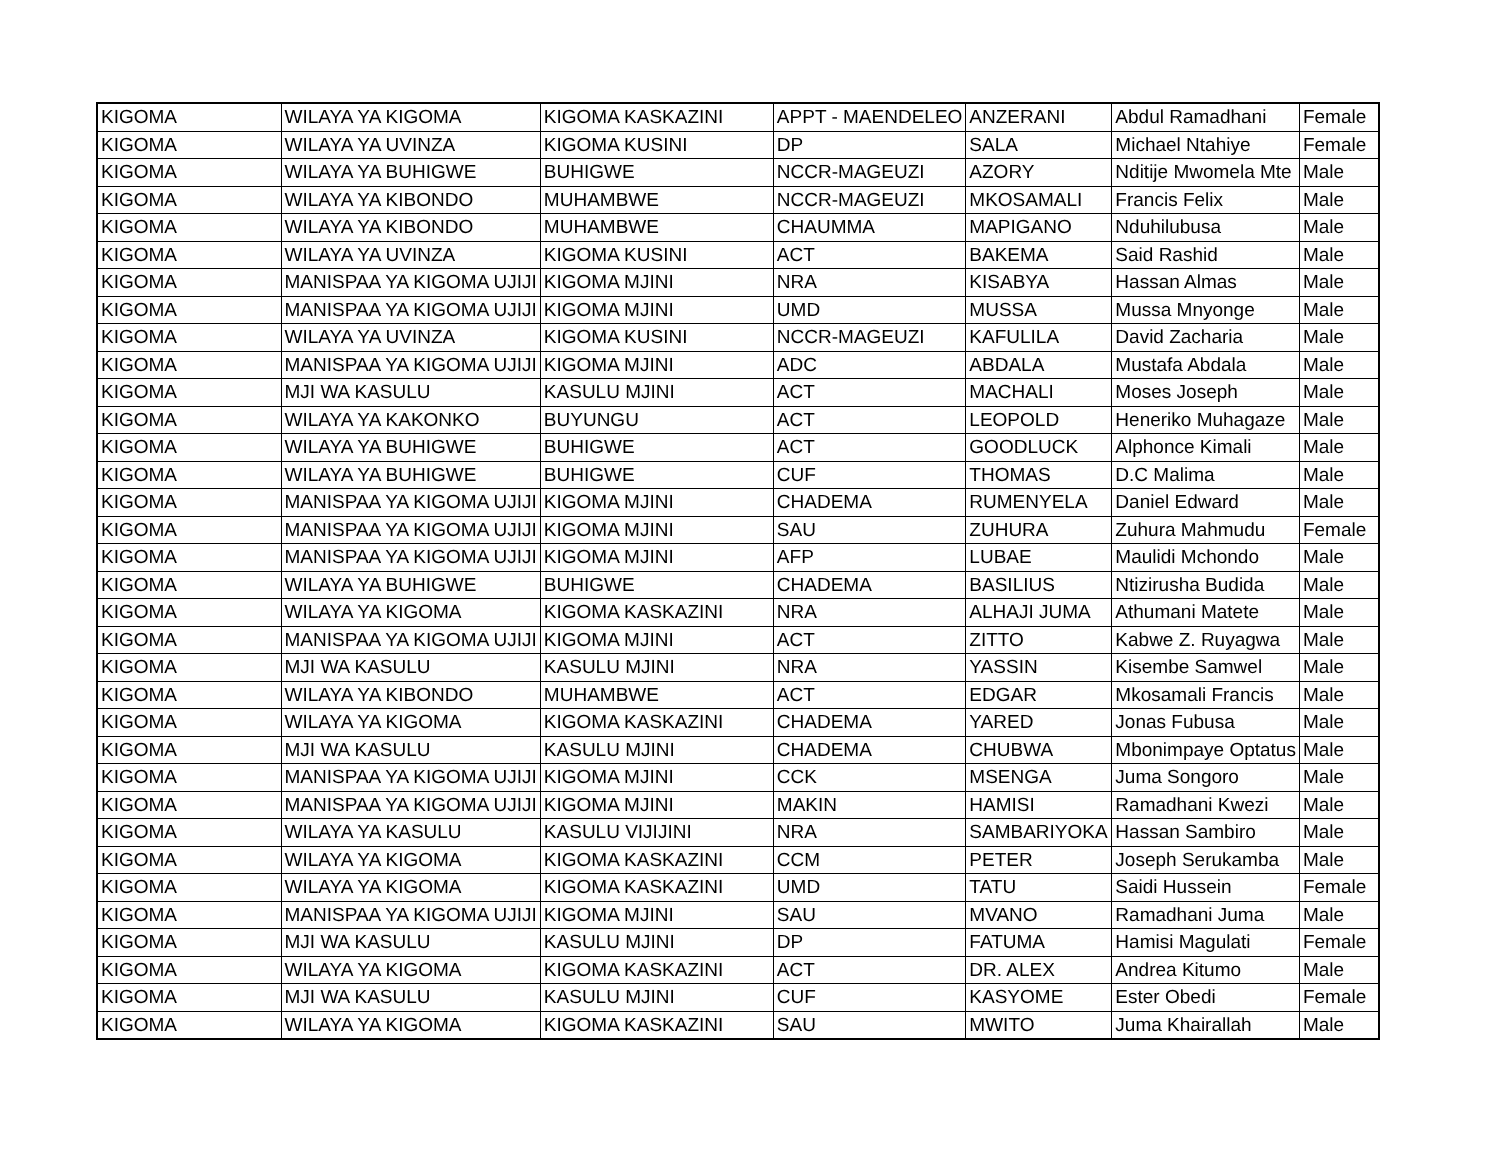| KIGOMA | WILAYA YA KIGOMA | KIGOMA KASKAZINI | APPT - MAENDELEO | ANZERANI | Abdul Ramadhani | Female |
| KIGOMA | WILAYA YA UVINZA | KIGOMA KUSINI | DP | SALA | Michael Ntahiye | Female |
| KIGOMA | WILAYA YA BUHIGWE | BUHIGWE | NCCR-MAGEUZI | AZORY | Nditije Mwomela Mte | Male |
| KIGOMA | WILAYA YA KIBONDO | MUHAMBWE | NCCR-MAGEUZI | MKOSAMALI | Francis Felix | Male |
| KIGOMA | WILAYA YA KIBONDO | MUHAMBWE | CHAUMMA | MAPIGANO | Nduhilubusa | Male |
| KIGOMA | WILAYA YA UVINZA | KIGOMA KUSINI | ACT | BAKEMA | Said Rashid | Male |
| KIGOMA | MANISPAA YA KIGOMA UJIJI | KIGOMA MJINI | NRA | KISABYA | Hassan Almas | Male |
| KIGOMA | MANISPAA YA KIGOMA UJIJI | KIGOMA MJINI | UMD | MUSSA | Mussa Mnyonge | Male |
| KIGOMA | WILAYA YA UVINZA | KIGOMA KUSINI | NCCR-MAGEUZI | KAFULILA | David Zacharia | Male |
| KIGOMA | MANISPAA YA KIGOMA UJIJI | KIGOMA MJINI | ADC | ABDALA | Mustafa Abdala | Male |
| KIGOMA | MJI WA KASULU | KASULU MJINI | ACT | MACHALI | Moses Joseph | Male |
| KIGOMA | WILAYA YA KAKONKO | BUYUNGU | ACT | LEOPOLD | Heneriko Muhagaze | Male |
| KIGOMA | WILAYA YA BUHIGWE | BUHIGWE | ACT | GOODLUCK | Alphonce Kimali | Male |
| KIGOMA | WILAYA YA BUHIGWE | BUHIGWE | CUF | THOMAS | D.C Malima | Male |
| KIGOMA | MANISPAA YA KIGOMA UJIJI | KIGOMA MJINI | CHADEMA | RUMENYELA | Daniel Edward | Male |
| KIGOMA | MANISPAA YA KIGOMA UJIJI | KIGOMA MJINI | SAU | ZUHURA | Zuhura Mahmudu | Female |
| KIGOMA | MANISPAA YA KIGOMA UJIJI | KIGOMA MJINI | AFP | LUBAE | Maulidi Mchondo | Male |
| KIGOMA | WILAYA YA BUHIGWE | BUHIGWE | CHADEMA | BASILIUS | Ntizirusha Budida | Male |
| KIGOMA | WILAYA YA KIGOMA | KIGOMA KASKAZINI | NRA | ALHAJI JUMA | Athumani Matete | Male |
| KIGOMA | MANISPAA YA KIGOMA UJIJI | KIGOMA MJINI | ACT | ZITTO | Kabwe Z. Ruyagwa | Male |
| KIGOMA | MJI WA KASULU | KASULU MJINI | NRA | YASSIN | Kisembe Samwel | Male |
| KIGOMA | WILAYA YA KIBONDO | MUHAMBWE | ACT | EDGAR | Mkosamali Francis | Male |
| KIGOMA | WILAYA YA KIGOMA | KIGOMA KASKAZINI | CHADEMA | YARED | Jonas Fubusa | Male |
| KIGOMA | MJI WA KASULU | KASULU MJINI | CHADEMA | CHUBWA | Mbonimpaye Optatus | Male |
| KIGOMA | MANISPAA YA KIGOMA UJIJI | KIGOMA MJINI | CCK | MSENGA | Juma Songoro | Male |
| KIGOMA | MANISPAA YA KIGOMA UJIJI | KIGOMA MJINI | MAKIN | HAMISI | Ramadhani Kwezi | Male |
| KIGOMA | WILAYA YA KASULU | KASULU VIJIJINI | NRA | SAMBARIYOKA | Hassan Sambiro | Male |
| KIGOMA | WILAYA YA KIGOMA | KIGOMA KASKAZINI | CCM | PETER | Joseph Serukamba | Male |
| KIGOMA | WILAYA YA KIGOMA | KIGOMA KASKAZINI | UMD | TATU | Saidi Hussein | Female |
| KIGOMA | MANISPAA YA KIGOMA UJIJI | KIGOMA MJINI | SAU | MVANO | Ramadhani Juma | Male |
| KIGOMA | MJI WA KASULU | KASULU MJINI | DP | FATUMA | Hamisi Magulati | Female |
| KIGOMA | WILAYA YA KIGOMA | KIGOMA KASKAZINI | ACT | DR. ALEX | Andrea Kitumo | Male |
| KIGOMA | MJI WA KASULU | KASULU MJINI | CUF | KASYOME | Ester Obedi | Female |
| KIGOMA | WILAYA YA KIGOMA | KIGOMA KASKAZINI | SAU | MWITO | Juma Khairallah | Male |